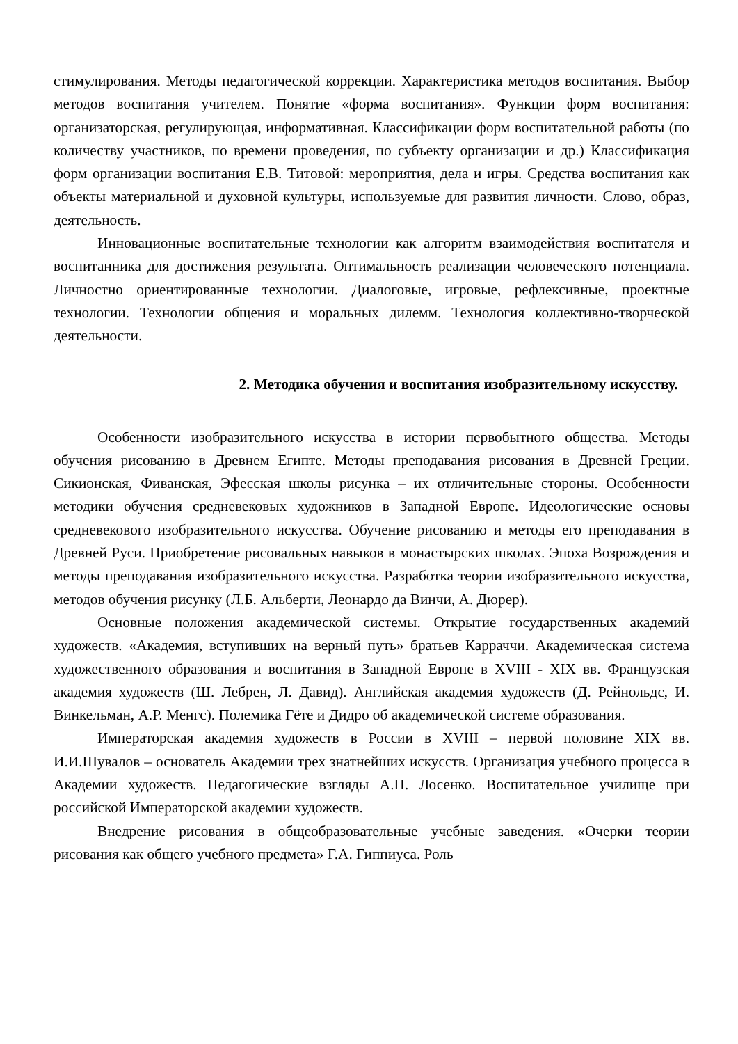стимулирования. Методы педагогической коррекции. Характеристика методов воспитания. Выбор методов воспитания учителем. Понятие «форма воспитания». Функции форм воспитания: организаторская, регулирующая, информативная. Классификации форм воспитательной работы (по количеству участников, по времени проведения, по субъекту организации и др.) Классификация форм организации воспитания Е.В. Титовой: мероприятия, дела и игры. Средства воспитания как объекты материальной и духовной культуры, используемые для развития личности. Слово, образ, деятельность.
Инновационные воспитательные технологии как алгоритм взаимодействия воспитателя и воспитанника для достижения результата. Оптимальность реализации человеческого потенциала. Личностно ориентированные технологии. Диалоговые, игровые, рефлексивные, проектные технологии. Технологии общения и моральных дилемм. Технология коллективно-творческой деятельности.
2. Методика обучения и воспитания изобразительному искусству.
Особенности изобразительного искусства в истории первобытного общества. Методы обучения рисованию в Древнем Египте. Методы преподавания рисования в Древней Греции. Сикионская, Фиванская, Эфесская школы рисунка – их отличительные стороны. Особенности методики обучения средневековых художников в Западной Европе. Идеологические основы средневекового изобразительного искусства. Обучение рисованию и методы его преподавания в Древней Руси. Приобретение рисовальных навыков в монастырских школах. Эпоха Возрождения и методы преподавания изобразительного искусства. Разработка теории изобразительного искусства, методов обучения рисунку (Л.Б. Альберти, Леонардо да Винчи, А. Дюрер).
Основные положения академической системы. Открытие государственных академий художеств. «Академия, вступивших на верный путь» братьев Карраччи. Академическая система художественного образования и воспитания в Западной Европе в XVIII - XIX вв. Французская академия художеств (Ш. Лебрен, Л. Давид). Английская академия художеств (Д. Рейнольдс, И. Винкельман, А.Р. Менгс). Полемика Гёте и Дидро об академической системе образования.
Императорская академия художеств в России в XVIII – первой половине XIX вв. И.И.Шувалов – основатель Академии трех знатнейших искусств. Организация учебного процесса в Академии художеств. Педагогические взгляды А.П. Лосенко. Воспитательное училище при российской Императорской академии художеств.
Внедрение рисования в общеобразовательные учебные заведения. «Очерки теории рисования как общего учебного предмета» Г.А. Гиппиуса. Роль